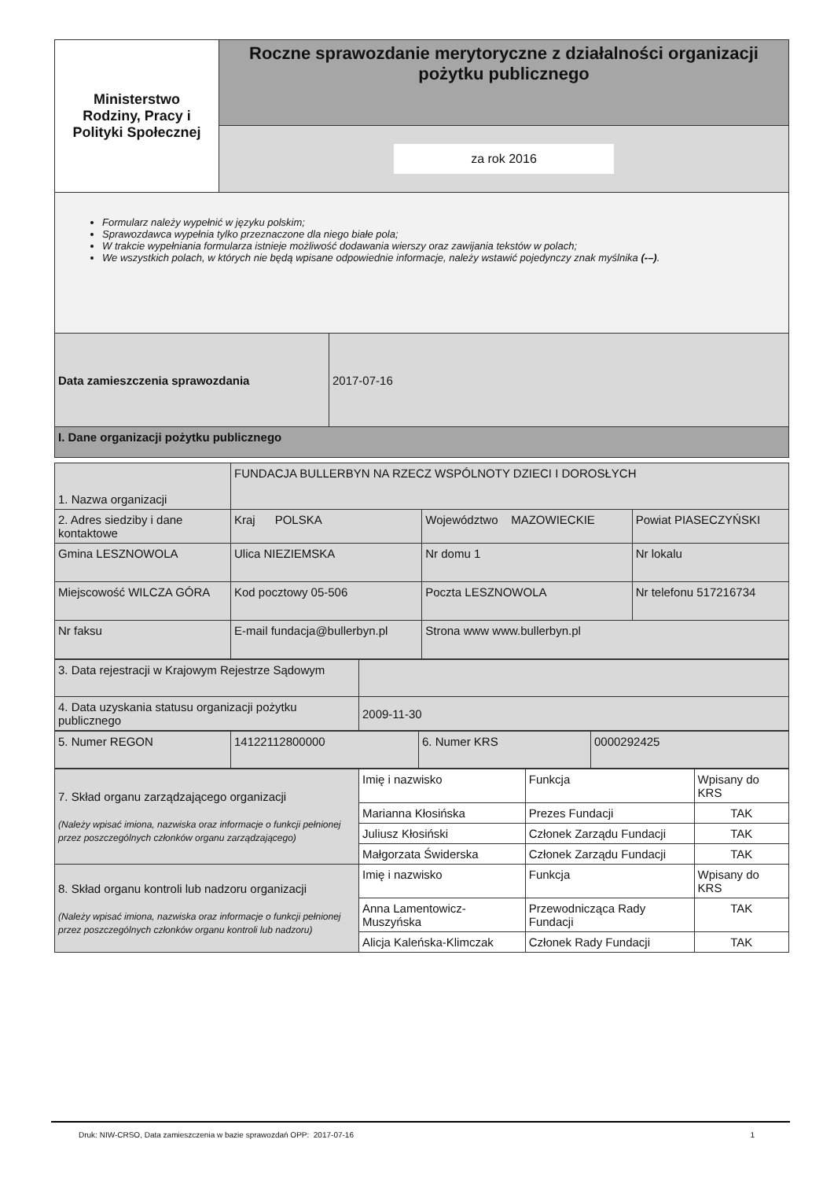| Ministerstwo Rodziny, Pracy i Polityki Społecznej | Roczne sprawozdanie merytoryczne z działalności organizacji pożytku publicznego |
| | za rok 2016 |
Formularz należy wypełnić w języku polskim;
Sprawozdawca wypełnia tylko przeznaczone dla niego białe pola;
W trakcie wypełniania formularza istnieje możliwość dodawania wierszy oraz zawijania tekstów w polach;
We wszystkich polach, w których nie będą wpisane odpowiednie informacje, należy wstawić pojedynczy znak myślnika (-–).
| Data zamieszczenia sprawozdania | 2017-07-16 |
| I. Dane organizacji pożytku publicznego | |
| 1. Nazwa organizacji | FUNDACJA BULLERBYN NA RZECZ WSPÓLNOTY DZIECI I DOROSŁYCH | | |
| 2. Adres siedziby i dane kontaktowe | Kraj POLSKA | Województwo MAZOWIECKIE | Powiat PIASECZYŃSKI |
| Gmina LESZNOWOLA | Ulica NIEZIEMSKA | Nr domu 1 | Nr lokalu |
| Miejscowość WILCZA GÓRA | Kod pocztowy 05-506 | Poczta LESZNOWOLA | Nr telefonu 517216734 |
| Nr faksu | E-mail fundacja@bullerbyn.pl | Strona www www.bullerbyn.pl | |
| 3. Data rejestracji w Krajowym Rejestrze Sądowym | |
| 4. Data uzyskania statusu organizacji pożytku publicznego | 2009-11-30 |
| 5. Numer REGON | 14122112800000 | 6. Numer KRS | 0000292425 |
| 7. Skład organu zarządzającego organizacji (Należy wpisać imiona, nazwiska oraz informacje o funkcji pełnionej przez poszczególnych członków organu zarządzającego) | Imię i nazwisko | Funkcja | Wpisany do KRS |
| | Marianna Kłosińska | Prezes Fundacji | TAK |
| | Juliusz Kłosiński | Członek Zarządu Fundacji | TAK |
| | Małgorzata Świderska | Członek Zarządu Fundacji | TAK |
| 8. Skład organu kontroli lub nadzoru organizacji (Należy wpisać imiona, nazwiska oraz informacje o funkcji pełnionej przez poszczególnych członków organu kontroli lub nadzoru) | Imię i nazwisko | Funkcja | Wpisany do KRS |
| | Anna Lamentowicz-Muszyńska | Przewodnicząca Rady Fundacji | TAK |
| | Alicja Kaleńska-Klimczak | Członek Rady Fundacji | TAK |
Druk: NIW-CRSO, Data zamieszczenia w bazie sprawozdań OPP: 2017-07-16 1